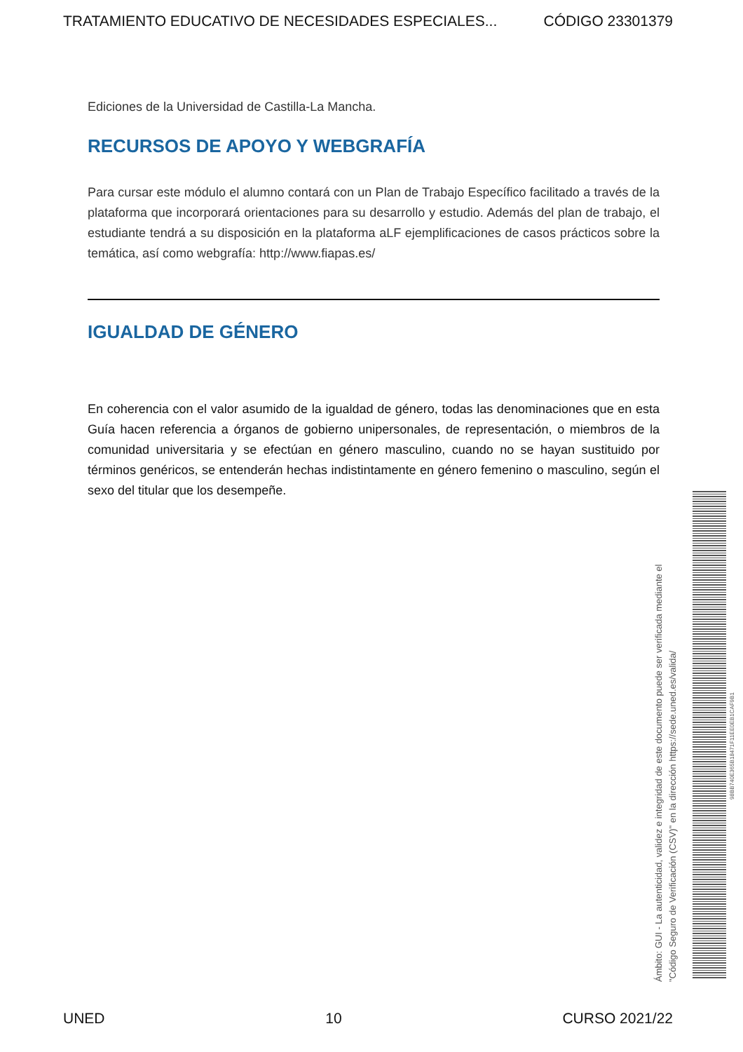TRATAMIENTO EDUCATIVO DE NECESIDADES ESPECIALES... CÓDIGO 23301379
Ediciones de la Universidad de Castilla-La Mancha.
RECURSOS DE APOYO Y WEBGRAFÍA
Para cursar este módulo el alumno contará con un Plan de Trabajo Específico facilitado a través de la plataforma que incorporará orientaciones para su desarrollo y estudio. Además del plan de trabajo, el estudiante tendrá a su disposición en la plataforma aLF ejemplificaciones de casos prácticos sobre la temática, así como webgrafía: http://www.fiapas.es/
IGUALDAD DE GÉNERO
En coherencia con el valor asumido de la igualdad de género, todas las denominaciones que en esta Guía hacen referencia a órganos de gobierno unipersonales, de representación, o miembros de la comunidad universitaria y se efectúan en género masculino, cuando no se hayan sustituido por términos genéricos, se entenderán hechas indistintamente en género femenino o masculino, según el sexo del titular que los desempeñe.
Ámbito: GUI - La autenticidad, validez e integridad de este documento puede ser verificada mediante el
"Código Seguro de Verificación (CSV)" en la dirección https://sede.uned.es/valida/
98BB740E365B18471F11EE0EB1CAF9B1
UNED 10 CURSO 2021/22